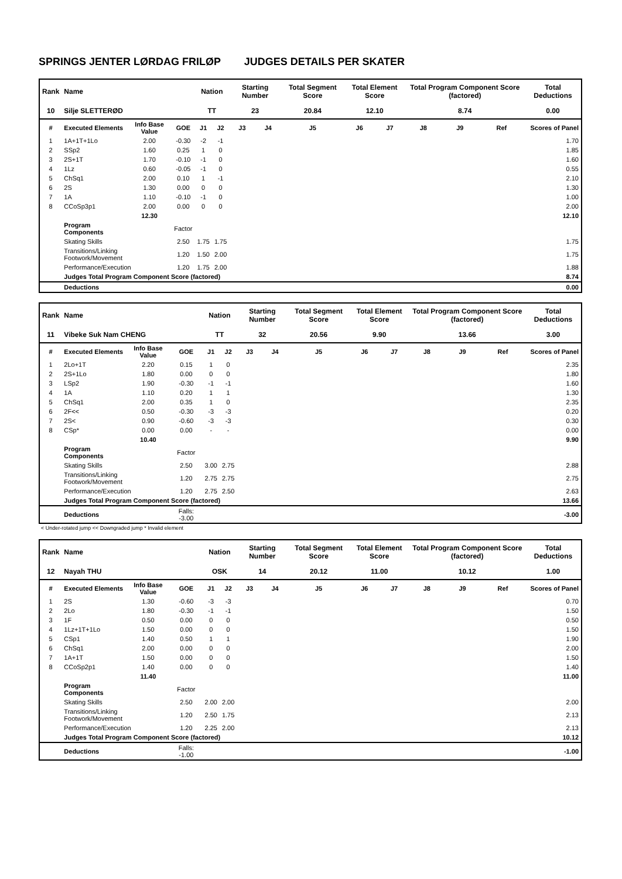SPRINGS JENTER LØRDAG FRILØP JUDGES DETAILS PER SKATER
| Rank | Name | | | Nation | | Starting Number | | Total Segment Score | Total Element Score | | Total Program Component Score (factored) | | | Total Deductions |
| --- | --- | --- | --- | --- | --- | --- | --- | --- | --- | --- | --- | --- | --- | --- |
| 10 | Silje SLETTERØD | | | TT | | 23 | | 20.84 | 12.10 | | 8.74 | | | 0.00 |
| # | Executed Elements | Info Base Value | GOE | J1 | J2 | J3 | J4 | J5 | J6 | J7 | J8 | J9 | Ref | Scores of Panel |
| 1 | 1A+1T+1Lo | 2.00 | -0.30 | -2 | -1 | | | | | | | | | 1.70 |
| 2 | SSp2 | 1.60 | 0.25 | 1 | 0 | | | | | | | | | 1.85 |
| 3 | 2S+1T | 1.70 | -0.10 | -1 | 0 | | | | | | | | | 1.60 |
| 4 | 1Lz | 0.60 | -0.05 | -1 | 0 | | | | | | | | | 0.55 |
| 5 | ChSq1 | 2.00 | 0.10 | 1 | -1 | | | | | | | | | 2.10 |
| 6 | 2S | 1.30 | 0.00 | 0 | 0 | | | | | | | | | 1.30 |
| 7 | 1A | 1.10 | -0.10 | -1 | 0 | | | | | | | | | 1.00 |
| 8 | CCoSp3p1 | 2.00 | 0.00 | 0 | 0 | | | | | | | | | 2.00 |
| | | 12.30 | | | | | | | | | | | | 12.10 |
| | Program Components | | Factor | | | | | | | | | | | |
| | Skating Skills | | 2.50 | 1.75 | 1.75 | | | | | | | | | 1.75 |
| | Transitions/Linking Footwork/Movement | | 1.20 | 1.50 | 2.00 | | | | | | | | | 1.75 |
| | Performance/Execution | | 1.20 | 1.75 | 2.00 | | | | | | | | | 1.88 |
| | Judges Total Program Component Score (factored) | | | | | | | | | | | | | 8.74 |
| | Deductions | | | | | | | | | | | | | 0.00 |
| Rank | Name | | | Nation | | Starting Number | | Total Segment Score | Total Element Score | | Total Program Component Score (factored) | | | Total Deductions |
| --- | --- | --- | --- | --- | --- | --- | --- | --- | --- | --- | --- | --- | --- | --- |
| 11 | Vibeke Suk Nam CHENG | | | TT | | 32 | | 20.56 | 9.90 | | 13.66 | | | 3.00 |
| # | Executed Elements | Info Base Value | GOE | J1 | J2 | J3 | J4 | J5 | J6 | J7 | J8 | J9 | Ref | Scores of Panel |
| 1 | 2Lo+1T | 2.20 | 0.15 | 1 | 0 | | | | | | | | | 2.35 |
| 2 | 2S+1Lo | 1.80 | 0.00 | 0 | 0 | | | | | | | | | 1.80 |
| 3 | LSp2 | 1.90 | -0.30 | -1 | -1 | | | | | | | | | 1.60 |
| 4 | 1A | 1.10 | 0.20 | 1 | 1 | | | | | | | | | 1.30 |
| 5 | ChSq1 | 2.00 | 0.35 | 1 | 0 | | | | | | | | | 2.35 |
| 6 | 2F<< | 0.50 | -0.30 | -3 | -3 | | | | | | | | | 0.20 |
| 7 | 2S< | 0.90 | -0.60 | -3 | -3 | | | | | | | | | 0.30 |
| 8 | CSp* | 0.00 | 0.00 | - | - | | | | | | | | | 0.00 |
| | | 10.40 | | | | | | | | | | | | 9.90 |
| | Program Components | | Factor | | | | | | | | | | | |
| | Skating Skills | | 2.50 | 3.00 | 2.75 | | | | | | | | | 2.88 |
| | Transitions/Linking Footwork/Movement | | 1.20 | 2.75 | 2.75 | | | | | | | | | 2.75 |
| | Performance/Execution | | 1.20 | 2.75 | 2.50 | | | | | | | | | 2.63 |
| | Judges Total Program Component Score (factored) | | | | | | | | | | | | | 13.66 |
| | Deductions | | Falls: -3.00 | | | | | | | | | | | -3.00 |
< Under-rotated jump << Downgraded jump * Invalid element
| Rank | Name | | | Nation | | Starting Number | | Total Segment Score | Total Element Score | | Total Program Component Score (factored) | | | Total Deductions |
| --- | --- | --- | --- | --- | --- | --- | --- | --- | --- | --- | --- | --- | --- | --- |
| 12 | Nayah THU | | | OSK | | 14 | | 20.12 | 11.00 | | 10.12 | | | 1.00 |
| # | Executed Elements | Info Base Value | GOE | J1 | J2 | J3 | J4 | J5 | J6 | J7 | J8 | J9 | Ref | Scores of Panel |
| 1 | 2S | 1.30 | -0.60 | -3 | -3 | | | | | | | | | 0.70 |
| 2 | 2Lo | 1.80 | -0.30 | -1 | -1 | | | | | | | | | 1.50 |
| 3 | 1F | 0.50 | 0.00 | 0 | 0 | | | | | | | | | 0.50 |
| 4 | 1Lz+1T+1Lo | 1.50 | 0.00 | 0 | 0 | | | | | | | | | 1.50 |
| 5 | CSp1 | 1.40 | 0.50 | 1 | 1 | | | | | | | | | 1.90 |
| 6 | ChSq1 | 2.00 | 0.00 | 0 | 0 | | | | | | | | | 2.00 |
| 7 | 1A+1T | 1.50 | 0.00 | 0 | 0 | | | | | | | | | 1.50 |
| 8 | CCoSp2p1 | 1.40 | 0.00 | 0 | 0 | | | | | | | | | 1.40 |
| | | 11.40 | | | | | | | | | | | | 11.00 |
| | Program Components | | Factor | | | | | | | | | | | |
| | Skating Skills | | 2.50 | 2.00 | 2.00 | | | | | | | | | 2.00 |
| | Transitions/Linking Footwork/Movement | | 1.20 | 2.50 | 1.75 | | | | | | | | | 2.13 |
| | Performance/Execution | | 1.20 | 2.25 | 2.00 | | | | | | | | | 2.13 |
| | Judges Total Program Component Score (factored) | | | | | | | | | | | | | 10.12 |
| | Deductions | | Falls: -1.00 | | | | | | | | | | | -1.00 |